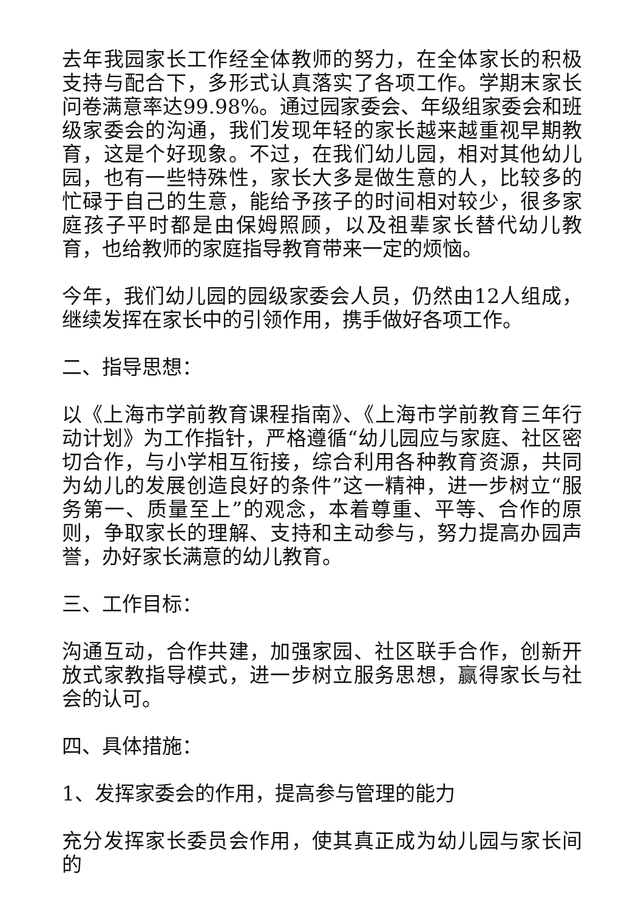去年我园家长工作经全体教师的努力，在全体家长的积极支持与配合下，多形式认真落实了各项工作。学期末家长问卷满意率达99.98%。通过园家委会、年级组家委会和班级家委会的沟通，我们发现年轻的家长越来越重视早期教育，这是个好现象。不过，在我们幼儿园，相对其他幼儿园，也有一些特殊性，家长大多是做生意的人，比较多的忙碌于自己的生意，能给予孩子的时间相对较少，很多家庭孩子平时都是由保姆照顾，以及祖辈家长替代幼儿教育，也给教师的家庭指导教育带来一定的烦恼。
今年，我们幼儿园的园级家委会人员，仍然由12人组成，继续发挥在家长中的引领作用，携手做好各项工作。
二、指导思想：
以《上海市学前教育课程指南》、《上海市学前教育三年行动计划》为工作指针，严格遵循“幼儿园应与家庭、社区密切合作，与小学相互衔接，综合利用各种教育资源，共同为幼儿的发展创造良好的条件”这一精神，进一步树立“服务第一、质量至上”的观念，本着尊重、平等、合作的原则，争取家长的理解、支持和主动参与，努力提高办园声誉，办好家长满意的幼儿教育。
三、工作目标：
沟通互动，合作共建，加强家园、社区联手合作，创新开放式家教指导模式，进一步树立服务思想，赢得家长与社会的认可。
四、具体措施：
1、发挥家委会的作用，提高参与管理的能力
充分发挥家长委员会作用，使其真正成为幼儿园与家长间的